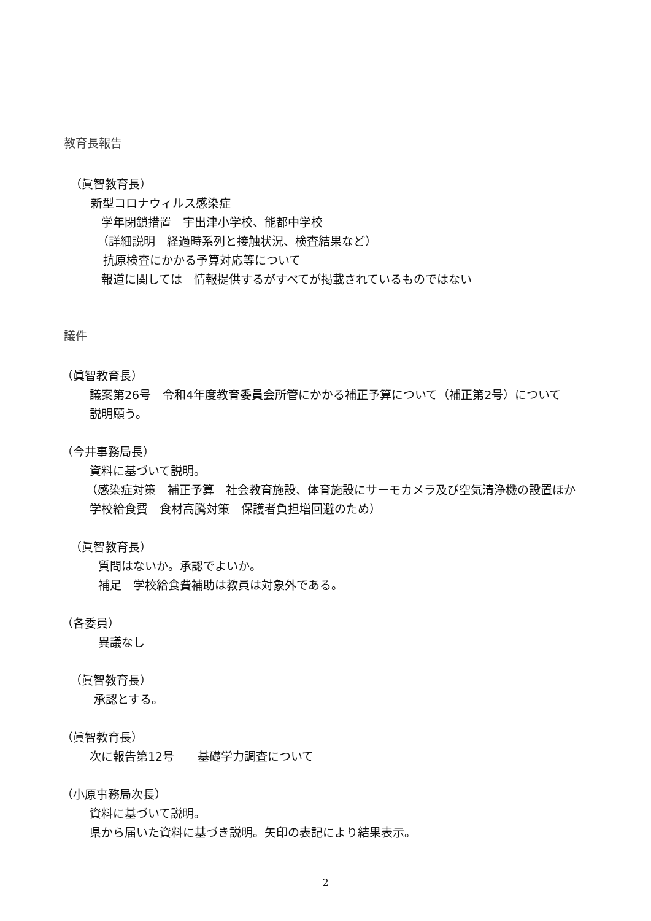教育長報告
（眞智教育長）
新型コロナウィルス感染症
学年閉鎖措置　宇出津小学校、能都中学校
（詳細説明　経過時系列と接触状況、検査結果など）
抗原検査にかかる予算対応等について
報道に関しては　情報提供するがすべてが掲載されているものではない
議件
（眞智教育長）
議案第26号　令和4年度教育委員会所管にかかる補正予算について（補正第2号）について
説明願う。
（今井事務局長）
資料に基づいて説明。
（感染症対策　補正予算　社会教育施設、体育施設にサーモカメラ及び空気清浄機の設置ほか
学校給食費　食材高騰対策　保護者負担増回避のため）
（眞智教育長）
質問はないか。承認でよいか。
補足　学校給食費補助は教員は対象外である。
（各委員）
異議なし
（眞智教育長）
承認とする。
（眞智教育長）
次に報告第12号　　基礎学力調査について
（小原事務局次長）
資料に基づいて説明。
県から届いた資料に基づき説明。矢印の表記により結果表示。
2